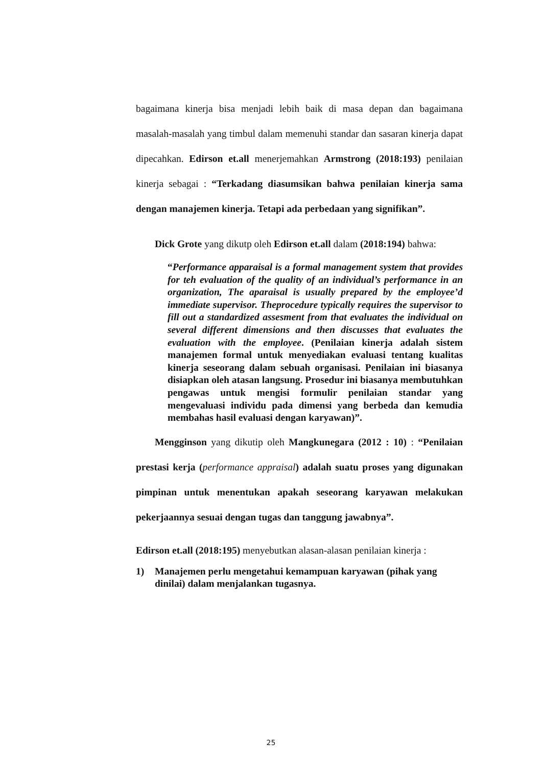bagaimana kinerja bisa menjadi lebih baik di masa depan dan bagaimana masalah-masalah yang timbul dalam memenuhi standar dan sasaran kinerja dapat dipecahkan. Edirson et.all menerjemahkan Armstrong (2018:193) penilaian kinerja sebagai : “Terkadang diasumsikan bahwa penilaian kinerja sama dengan manajemen kinerja. Tetapi ada perbedaan yang signifikan”.
Dick Grote yang dikutp oleh Edirson et.all dalam (2018:194) bahwa:
“Performance apparaisal is a formal management system that provides for teh evaluation of the quality of an individual’s performance in an organization, The aparaisal is usually prepared by the employee’d immediate supervisor. Theprocedure typically requires the supervisor to fill out a standardized assesment from that evaluates the individual on several different dimensions and then discusses that evaluates the evaluation with the employee. (Penilaian kinerja adalah sistem manajemen formal untuk menyediakan evaluasi tentang kualitas kinerja seseorang dalam sebuah organisasi. Penilaian ini biasanya disiapkan oleh atasan langsung. Prosedur ini biasanya membutuhkan pengawas untuk mengisi formulir penilaian standar yang mengevaluasi individu pada dimensi yang berbeda dan kemudia membahas hasil evaluasi dengan karyawan)”.
Mengginson yang dikutip oleh Mangkunegara (2012 : 10) : “Penilaian prestasi kerja (performance appraisal) adalah suatu proses yang digunakan pimpinan untuk menentukan apakah seseorang karyawan melakukan pekerjaannya sesuai dengan tugas dan tanggung jawabnya”.
Edirson et.all (2018:195) menyebutkan alasan-alasan penilaian kinerja :
1) Manajemen perlu mengetahui kemampuan karyawan (pihak yang dinilai) dalam menjalankan tugasnya.
25